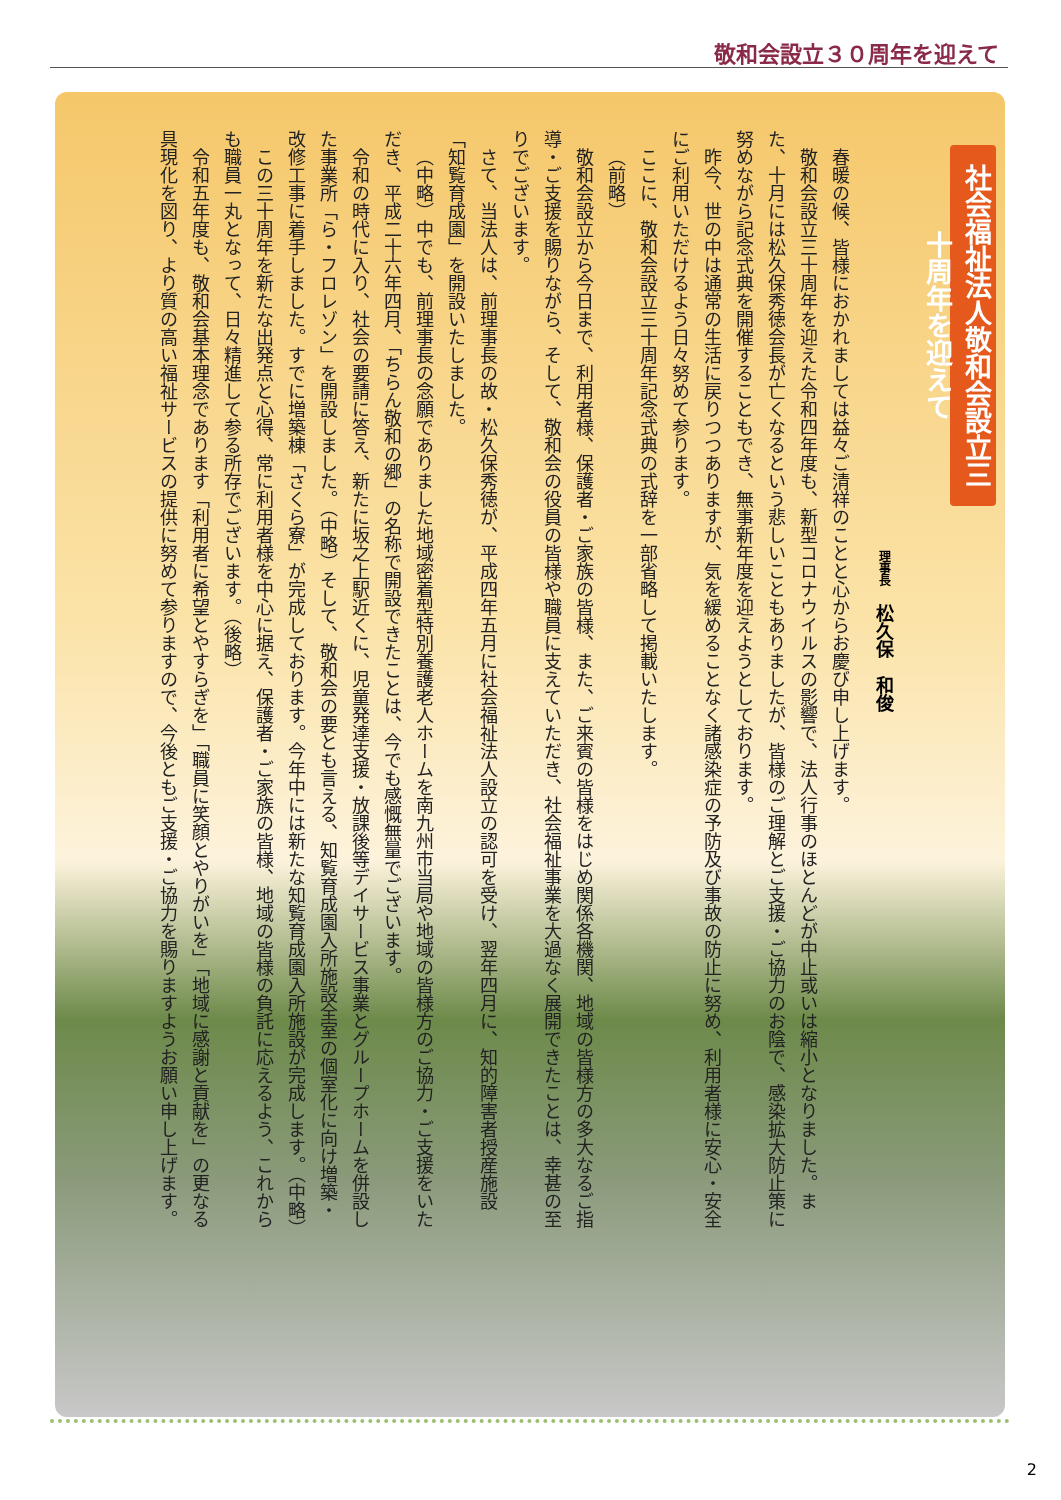敬和会設立３０周年を迎えて
社会福祉法人敬和会設立三十周年を迎えて
理事長　松久保　和俊
春暖の候、皆様におかれましては益々ご清祥のことと心からお慶び申し上げます。
敬和会設立三十周年を迎えた令和四年度も、新型コロナウイルスの影響で、法人行事のほとんどが中止或いは縮小となりました。また、十月には松久保秀徳会長が亡くなるという悲しいこともありましたが、皆様のご理解とご支援・ご協力のお陰で、感染拡大防止策に努めながら記念式典を開催することもでき、無事新年度を迎えようとしております。
昨今、世の中は通常の生活に戻りつつありますが、気を緩めることなく諸感染症の予防及び事故の防止に努め、利用者様に安心・安全にご利用いただけるよう日々努めて参ります。
ここに、敬和会設立三十周年記念式典の式辞を一部省略して掲載いたします。
（前略）
敬和会設立から今日まで、利用者様、保護者・ご家族の皆様、また、ご来賓の皆様をはじめ関係各機関、地域の皆様方の多大なるご指導・ご支援を賜りながら、そして、敬和会の役員の皆様や職員に支えていただき、社会福祉事業を大過なく展開できたことは、幸甚の至りでございます。
さて、当法人は、前理事長の故・松久保秀徳が、平成四年五月に社会福祉法人設立の認可を受け、翌年四月に、知的障害者授産施設「知覧育成園」を開設いたしました。
（中略）中でも、前理事長の念願でありました地域密着型特別養護老人ホームを南九州市当局や地域の皆様方のご協力・ご支援をいただき、平成二十六年四月、「ちらん敬和の郷」の名称で開設できたことは、今でも感慨無量でございます。
令和の時代に入り、社会の要請に答え、新たに坂之上駅近くに、児童発達支援・放課後等デイサービス事業とグループホームを併設した事業所「ら・フロレゾン」を開設しました。（中略）そして、敬和会の要とも言える、知覧育成園入所施設全室の個室化に向け増築・改修工事に着手しました。すでに増築棟「さくら寮」が完成しております。今年中には新たな知覧育成園入所施設が完成します。（中略）
この三十周年を新たな出発点と心得、常に利用者様を中心に据え、保護者・ご家族の皆様、地域の皆様の負託に応えるよう、これからも職員一丸となって、日々精進して参る所存でございます。（後略）
令和五年度も、敬和会基本理念であります「利用者に希望とやすらぎを」「職員に笑顔とやりがいを」「地域に感謝と貢献を」の更なる具現化を図り、より質の高い福祉サービスの提供に努めて参りますので、今後ともご支援・ご協力を賜りますようお願い申し上げます。
2